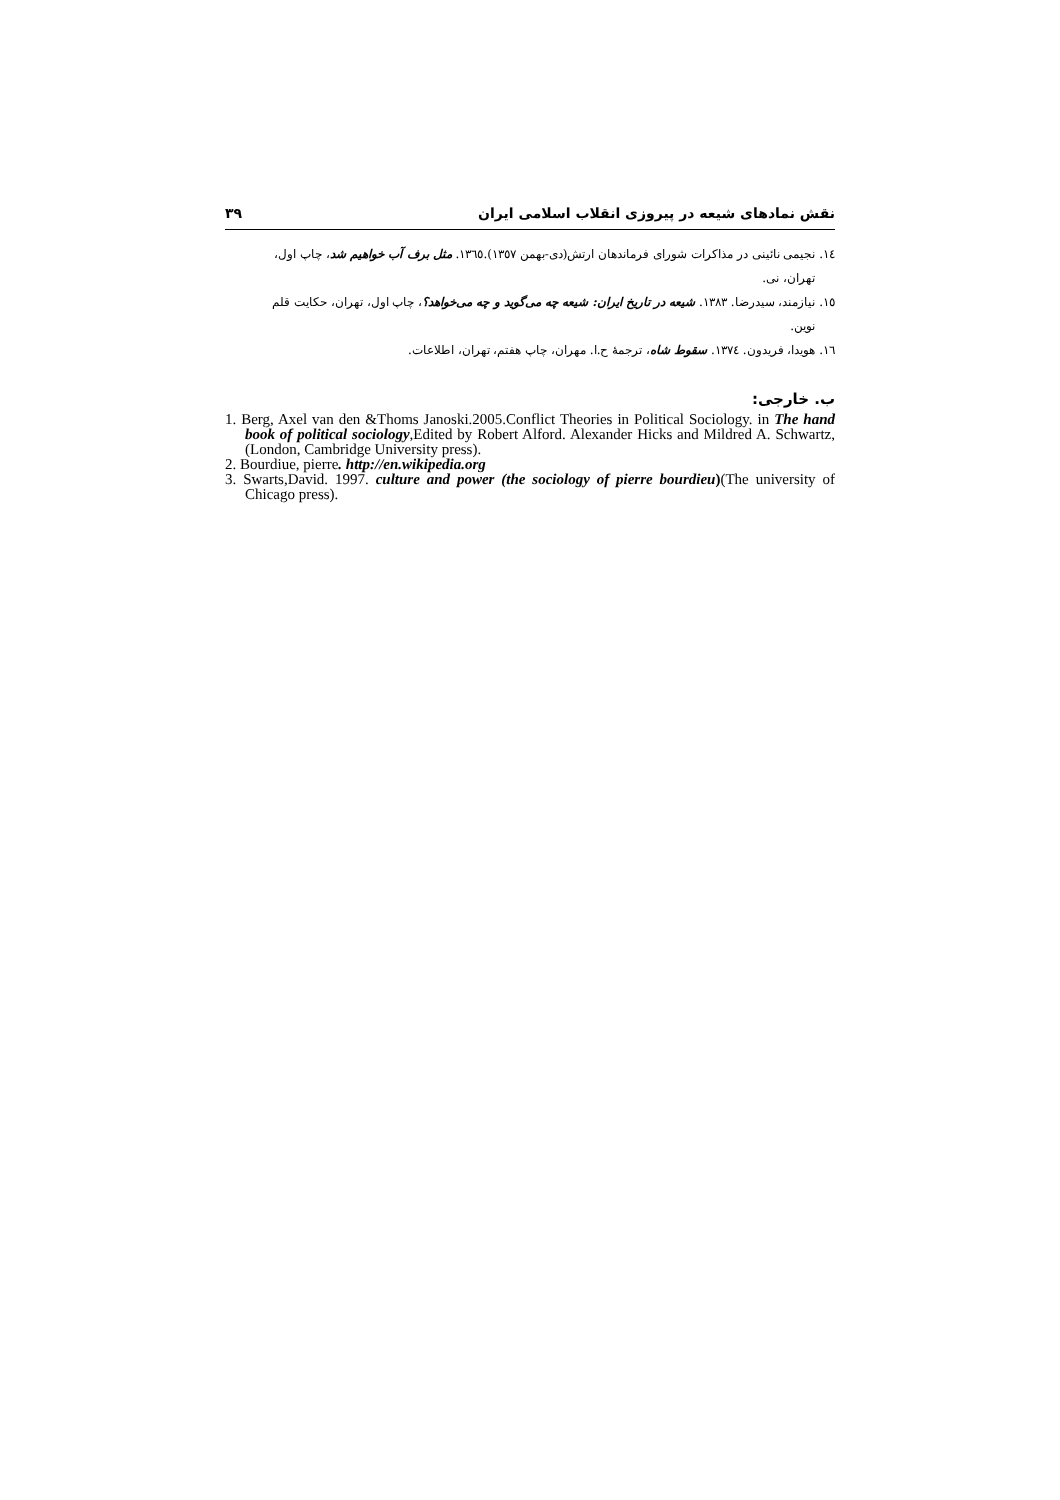نقش نمادهای شیعه در پیروزی انقلاب اسلامی ایران ۳۹
١٤. نجیمی نائینی در مذاکرات شورای فرماندهان ارتش(دی-بهمن ١٣٥٧).١٣٦٥. مثل برف آب خواهیم شد، چاپ اول،
تهران، نی.
١٥. نیازمند، سیدرضا. ١٣٨٣. شیعه در تاریخ ایران: شیعه چه می‌گوید و چه می‌خواهد؟، چاپ اول، تهران، حکایت قلم
نوین.
١٦. هویدا، فریدون. ١٣٧٤. سقوط شاه، ترجمهٔ ح.ا. مهران، چاپ هفتم، تهران، اطلاعات.
ب. خارجی:
1. Berg, Axel van den &Thoms Janoski.2005.Conflict Theories in Political Sociology. in The hand book of political sociology,Edited by Robert Alford. Alexander Hicks and Mildred A. Schwartz,(London, Cambridge University press).
2. Bourdiue, pierre. http://en.wikipedia.org
3. Swarts,David. 1997. culture and power (the sociology of pierre bourdieu)(The university of Chicago press).